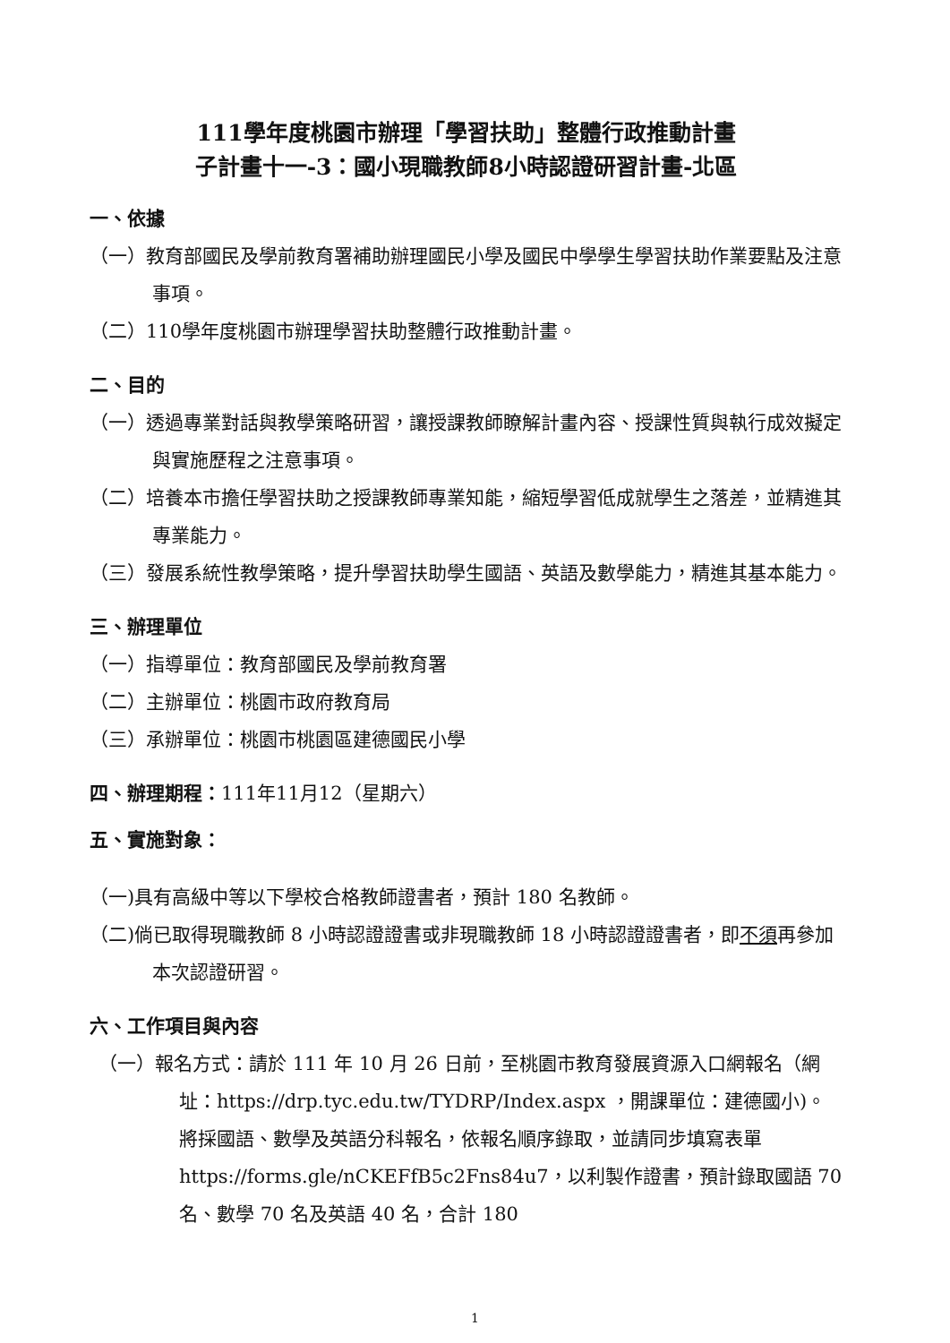111學年度桃園市辦理「學習扶助」整體行政推動計畫
子計畫十一-3：國小現職教師8小時認證研習計畫-北區
一、依據
（一）教育部國民及學前教育署補助辦理國民小學及國民中學學生學習扶助作業要點及注意事項。
（二）110學年度桃園市辦理學習扶助整體行政推動計畫。
二、目的
（一）透過專業對話與教學策略研習，讓授課教師瞭解計畫內容、授課性質與執行成效擬定與實施歷程之注意事項。
（二）培養本市擔任學習扶助之授課教師專業知能，縮短學習低成就學生之落差，並精進其專業能力。
（三）發展系統性教學策略，提升學習扶助學生國語、英語及數學能力，精進其基本能力。
三、辦理單位
（一）指導單位：教育部國民及學前教育署
（二）主辦單位：桃園市政府教育局
（三）承辦單位：桃園市桃園區建德國民小學
四、辦理期程：111年11月12（星期六）
五、實施對象：
（一)具有高級中等以下學校合格教師證書者，預計 180 名教師。
（二)倘已取得現職教師 8 小時認證證書或非現職教師 18 小時認證證書者，即不須再參加本次認證研習。
六、工作項目與內容
（一）報名方式：請於 111 年 10 月 26 日前，至桃園市教育發展資源入口網報名（網址：https://drp.tyc.edu.tw/TYDRP/Index.aspx ，開課單位：建德國小)。將採國語、數學及英語分科報名，依報名順序錄取，並請同步填寫表單 https://forms.gle/nCKEFfB5c2Fns84u7，以利製作證書，預計錄取國語 70 名、數學 70 名及英語 40 名，合計 180
1